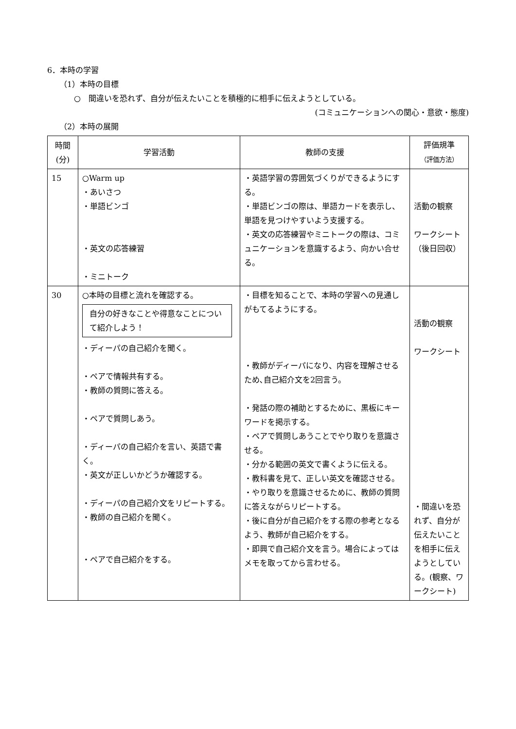6．本時の学習
（1）本時の目標
○　間違いを恐れず、自分が伝えたいことを積極的に相手に伝えようとしている。
(コミュニケーションへの関心・意欲・態度)
（2）本時の展開
| 時間 (分) | 学習活動 | 教師の支援 | 評価規準 （評価方法） |
| --- | --- | --- | --- |
| 15 | ○Warm up ・あいさつ ・単語ビンゴ ・英文の応答練習 ・ミニトーク | ・英語学習の雰囲気づくりができるようにする。 ・単語ビンゴの際は、単語カードを表示し、単語を見つけやすいよう支援する。 ・英文の応答練習やミニトークの際は、コミュニケーションを意識するよう、向かい合せる。 | 活動の観察 ワークシート（後日回収） |
| 30 | ○本時の目標と流れを確認する。 自分の好きなことや得意なことについて紹介しよう！ ・ディーパの自己紹介を聞く。 ・ペアで情報共有する。 ・教師の質問に答える。 ・ペアで質問しあう。 ・ディーパの自己紹介を言い、英語で書く。 ・英文が正しいかどうか確認する。 ・ディーパの自己紹介文をリピートする。 ・教師の自己紹介を聞く。 ・ペアで自己紹介をする。 | ・目標を知ることで、本時の学習への見通しがもてるようにする。 ・教師がディーパになり、内容を理解させるため､自己紹介文を2回言う。 ・発話の際の補助とするために、黒板にキーワードを掲示する。 ・ペアで質問しあうことでやり取りを意識させる。 ・分かる範囲の英文で書くように伝える。 ・教科書を見て、正しい英文を確認させる。 ・やり取りを意識させるために、教師の質問に答えながらリピートする。 ・後に自分が自己紹介をする際の参考となるよう、教師が自己紹介をする。 ・即興で自己紹介文を言う。場合によってはメモを取ってから言わせる。 | 活動の観察 ワークシート ・間違いを恐れず、自分が伝えたいことを相手に伝えようとしている。(観察、ワークシート) |